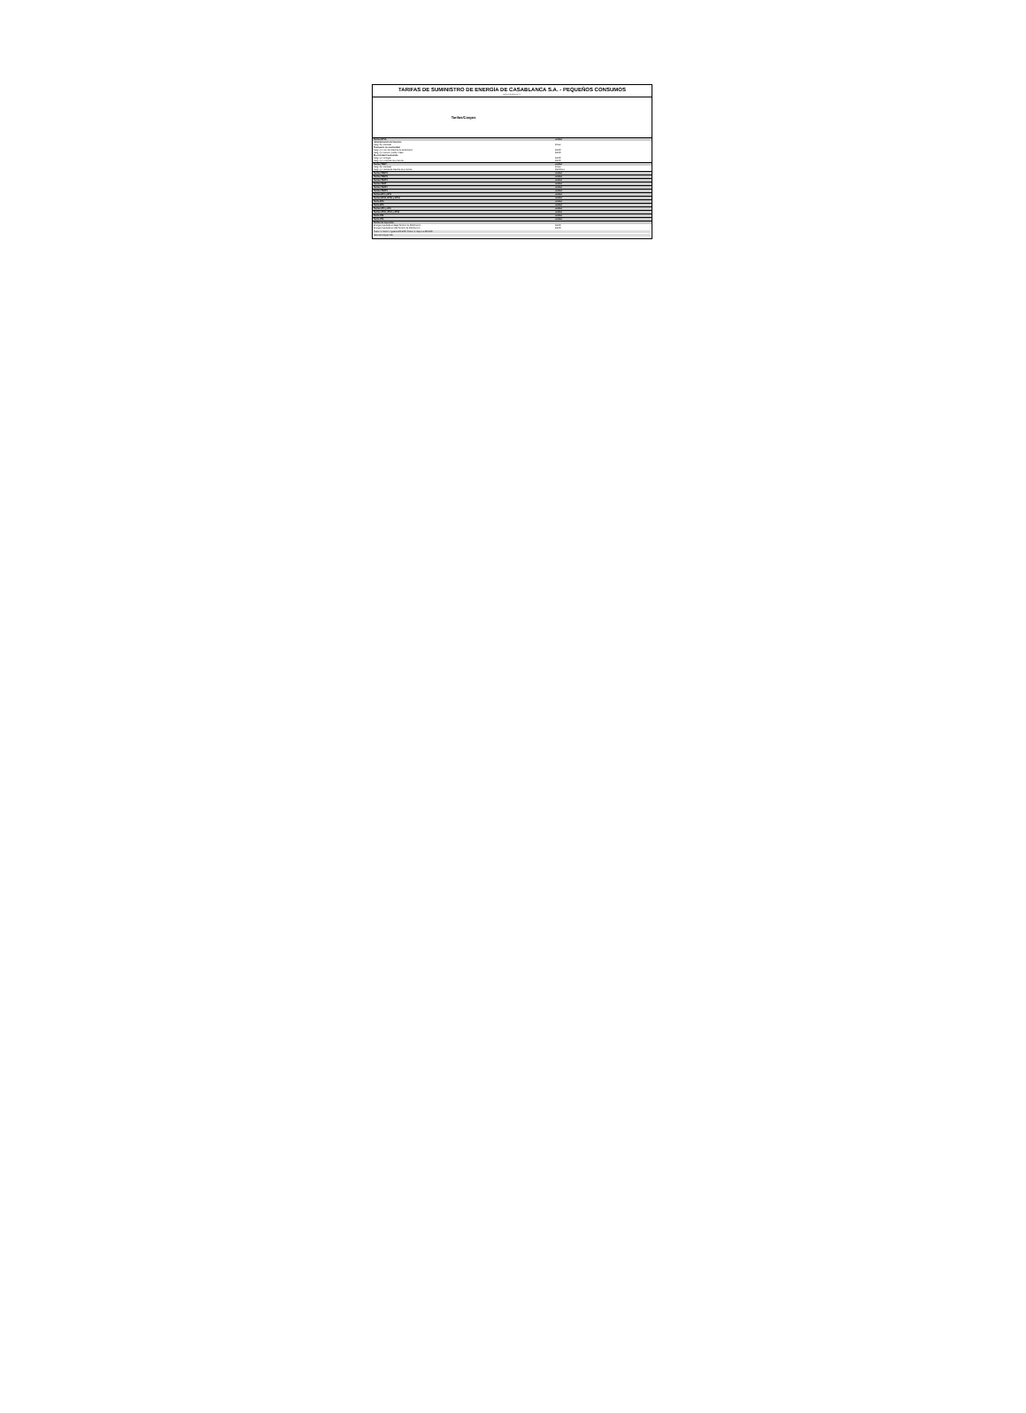TARIFAS DE SUMINISTRO DE ENERGÍA DE CASABLANCA S.A. - PEQUEÑOS CONSUMOS
Tarifas Casablanca S.A.
| Tarifas/Cargos | | | | | | |
| --- | --- | --- | --- | --- | --- | --- |
| Tarifas BT1A | unidad | | | | | |
| Administración del Servicio | | | | | | |
| Cargo fijo mensual | $/mes | | | | | |
| Transporte de electricidad | | | | | | |
| Cargo por uso del sistema de transmisión | $/kWh | | | | | |
| Cargo por servicio público base | $/kWh | | | | | |
| Electricidad Consumida | | | | | | |
| Cargo por energía | $/kWh | | | | | |
| Cargo por compras de potencia | $/kWh | | | | | |
| Tarifas TRBT | unidad | | | | | |
| Cargo fijo mensual | $/mes | | | | | |
| Cargo por demanda máxima de potencia | $/kW/mes | | | | | |
| Tarifas TRBT2 | unidad | | | | | |
| Tarifas TRBT3 | unidad | | | | | |
| Tarifas TRAT1 | unidad | | | | | |
| Tarifas TRAT | unidad | | | | | |
| Tarifas TRAT2 | unidad | | | | | |
| Tarifas TRAT3 | unidad | | | | | |
| Tarifas BT2 y BT3 | unidad | | | | | |
| Tarifas BT41, BT42 y BT43 | unidad | | | | | |
| Tarifa BT5 | unidad | | | | | |
| Tarifa BT6 | unidad | | | | | |
| Tarifas AT2 y AT3 | unidad | | | | | |
| Tarifas AT41, AT42 y AT43 | unidad | | | | | |
| Tarifa AT5 | unidad | | | | | |
| Tarifa AT6 | unidad | | | | | |
| Tarifas de Inyección | | | | | | |
| Energía inyectada en Baja Tensión de Distribución | $/kWh | | | | | |
| Energía inyectada en Alta Tensión de Distribución | $/kWh | | | | | |
Tramo 1: menor o igual a 200 kWh; Tramo 2: mayor a 200 kWh
Valores incluyen IVA.